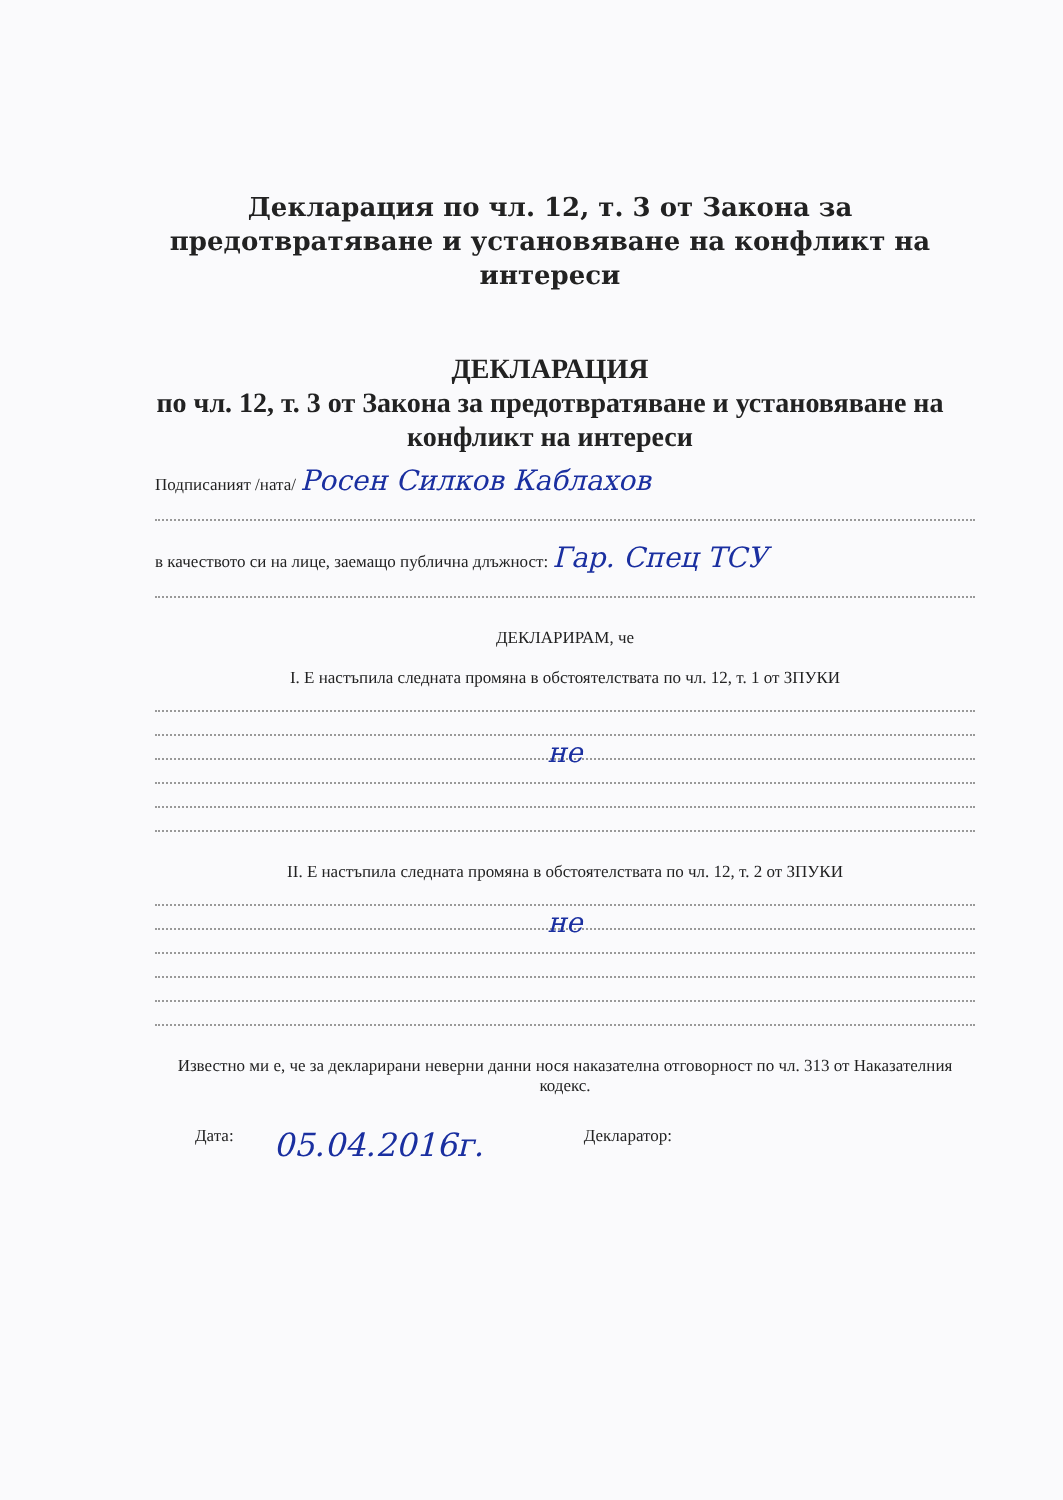Декларация по чл. 12, т. 3 от Закона за предотвратяване и установяване на конфликт на интереси
ДЕКЛАРАЦИЯ
по чл. 12, т. 3 от Закона за предотвратяване и установяване на конфликт на интереси
Подписаният /ната/ Росен Силков Каблахов
в качеството си на лице, заемащо публична длъжност: Гар. Спец ТСУ
ДЕКЛАРИРАМ, че
I. Е настъпила следната промяна в обстоятелствата по чл. 12, т. 1 от ЗПУКИ
не
II. Е настъпила следната промяна в обстоятелствата по чл. 12, т. 2 от ЗПУКИ
не
Известно ми е, че за декларирани неверни данни нося наказателна отговорност по чл. 313 от Наказателния кодекс.
Дата: 05.04.2016г. Декларатор: